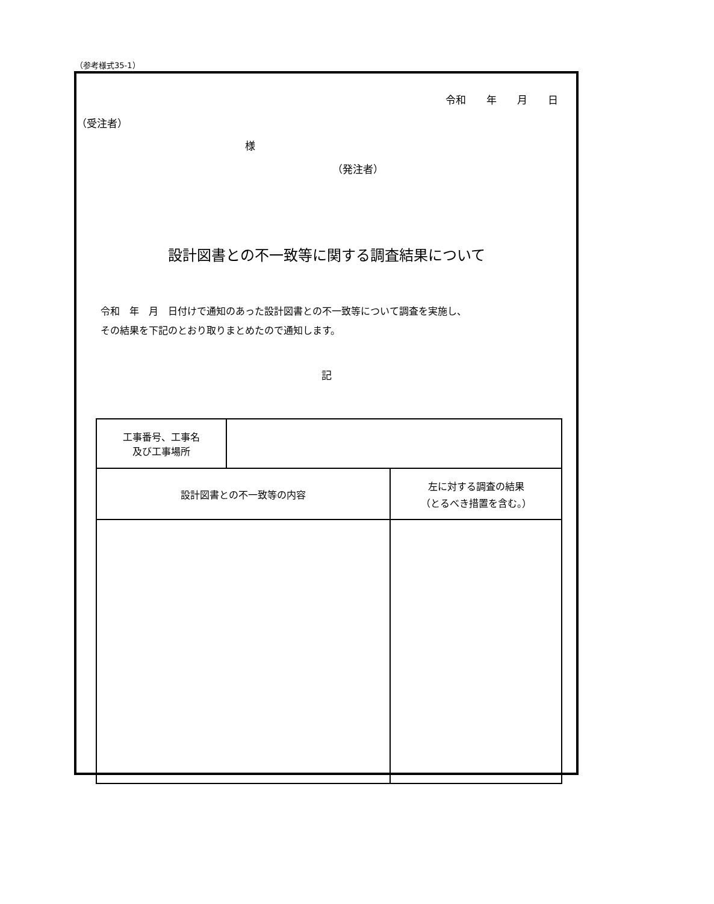（参考様式35-1）
令和　　年　　月　　日
（受注者）
様
（発注者）
設計図書との不一致等に関する調査結果について
令和　年　月　日付けで通知のあった設計図書との不一致等について調査を実施し、
その結果を下記のとおり取りまとめたので通知します。
記
| 工事番号、工事名 及び工事場所 | | |
| 設計図書との不一致等の内容 | | 左に対する調査の結果 （とるべき措置を含む。） |